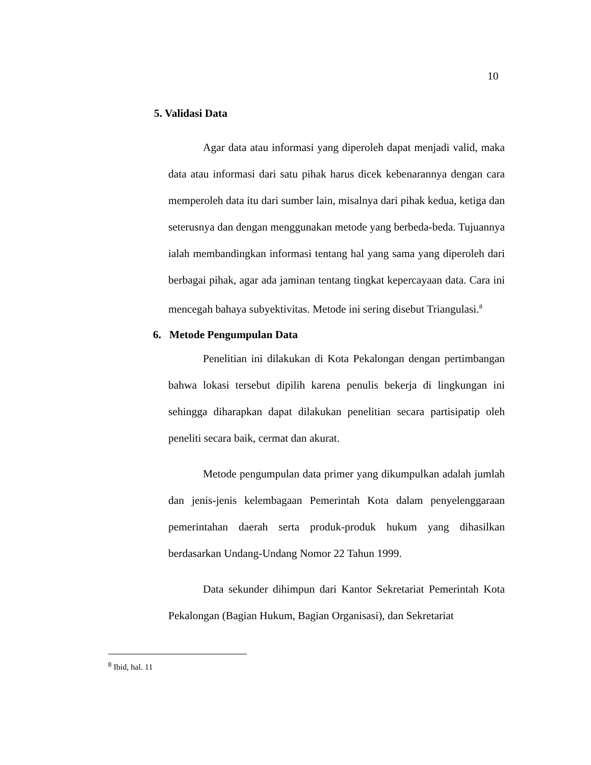10
5. Validasi Data
Agar data atau informasi yang diperoleh dapat menjadi valid, maka data atau informasi dari satu pihak harus dicek kebenarannya dengan cara memperoleh data itu dari sumber lain, misalnya dari pihak kedua, ketiga dan seterusnya dan dengan menggunakan metode yang berbeda-beda. Tujuannya ialah membandingkan informasi tentang hal yang sama yang diperoleh dari berbagai pihak, agar ada jaminan tentang tingkat kepercayaan data. Cara ini mencegah bahaya subyektivitas. Metode ini sering disebut Triangulasi.<sup>8</sup>
6. Metode Pengumpulan Data
Penelitian ini dilakukan di Kota Pekalongan dengan pertimbangan bahwa lokasi tersebut dipilih karena penulis bekerja di lingkungan ini sehingga diharapkan dapat dilakukan penelitian secara partisipatip oleh peneliti secara baik, cermat dan akurat.
Metode pengumpulan data primer yang dikumpulkan adalah jumlah dan jenis-jenis kelembagaan Pemerintah Kota dalam penyelenggaraan pemerintahan daerah serta produk-produk hukum yang dihasilkan berdasarkan Undang-Undang Nomor 22 Tahun 1999.
Data sekunder dihimpun dari Kantor Sekretariat Pemerintah Kota Pekalongan (Bagian Hukum, Bagian Organisasi), dan Sekretariat
<sup>8</sup> Ibid, hal. 11